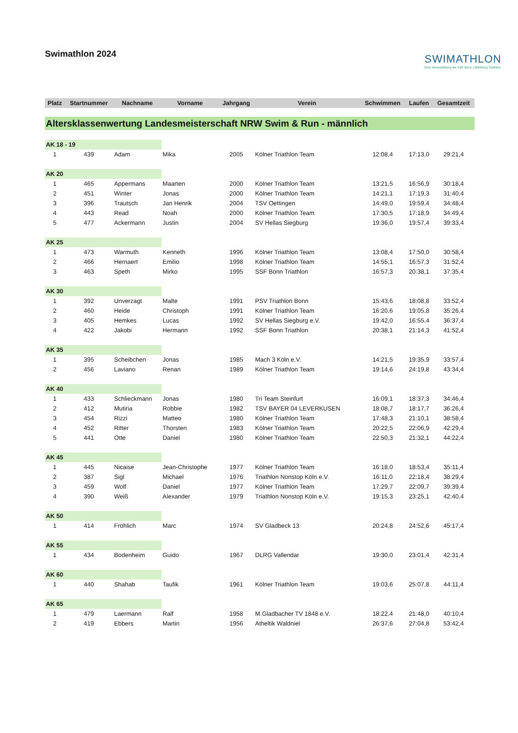Swimathlon 2024
SWIMATHLON
Eine Veranstaltung der SSF Bonn | Abteilung Triathlon
| Platz | Startnummer | Nachname | Vorname | Jahrgang | Verein | Schwimmen | Laufen | Gesamtzeit |
| --- | --- | --- | --- | --- | --- | --- | --- | --- |
| Altersklassenwertung Landesmeisterschaft NRW Swim & Run - männlich | | | | | | | | |
| AK 18 - 19 | | | | | | | | |
| 1 | 439 | Adam | Mika | 2005 | Kölner Triathlon Team | 12:08,4 | 17:13,0 | 29:21,4 |
| AK 20 | | | | | | | | |
| 1 | 465 | Appermans | Maarten | 2000 | Kölner Triathlon Team | 13:21,5 | 16:56,9 | 30:18,4 |
| 2 | 451 | Winter | Jonas | 2000 | Kölner Triathlon Team | 14:21,1 | 17:19,3 | 31:40,4 |
| 3 | 396 | Trautsch | Jan Henrik | 2004 | TSV Oettingen | 14:49,0 | 19:59,4 | 34:48,4 |
| 4 | 443 | Read | Noah | 2000 | Kölner Triathlon Team | 17:30,5 | 17:18,9 | 34:49,4 |
| 5 | 477 | Ackermann | Justin | 2004 | SV Hellas Siegburg | 19:36,0 | 19:57,4 | 39:33,4 |
| AK 25 | | | | | | | | |
| 1 | 473 | Warmuth | Kenneth | 1996 | Kölner Triathlon Team | 13:08,4 | 17:50,0 | 30:58,4 |
| 2 | 466 | Hernaert | Emilio | 1998 | Kölner Triathlon Team | 14:55,1 | 16:57,3 | 31:52,4 |
| 3 | 463 | Speth | Mirko | 1995 | SSF Bonn Triathlon | 16:57,3 | 20:38,1 | 37:35,4 |
| AK 30 | | | | | | | | |
| 1 | 392 | Unverzagt | Malte | 1991 | PSV Triathlon Bonn | 15:43,6 | 18:08,8 | 33:52,4 |
| 2 | 460 | Heide | Christoph | 1991 | Kölner Triathlon Team | 16:20,6 | 19:05,8 | 35:26,4 |
| 3 | 405 | Hemkes | Lucas | 1992 | SV Hellas Siegburg e.V. | 19:42,0 | 16:55,4 | 36:37,4 |
| 4 | 422 | Jakobi | Hermann | 1992 | SSF Bonn Triathlon | 20:38,1 | 21:14,3 | 41:52,4 |
| AK 35 | | | | | | | | |
| 1 | 395 | Scheibchen | Jonas | 1985 | Mach 3 Köln e.V. | 14:21,5 | 19:35,9 | 33:57,4 |
| 2 | 456 | Laviano | Renan | 1989 | Kölner Triathlon Team | 19:14,6 | 24:19,8 | 43:34,4 |
| AK 40 | | | | | | | | |
| 1 | 433 | Schlieckmann | Jonas | 1980 | Tri Team Steinfurt | 16:09,1 | 18:37,3 | 34:46,4 |
| 2 | 412 | Mutiria | Robbie | 1982 | TSV BAYER 04 LEVERKUSEN | 18:08,7 | 18:17,7 | 36:26,4 |
| 3 | 454 | Rizzi | Matteo | 1980 | Kölner Triathlon Team | 17:48,3 | 21:10,1 | 38:58,4 |
| 4 | 452 | Ritter | Thorsten | 1983 | Kölner Triathlon Team | 20:22,5 | 22:06,9 | 42:29,4 |
| 5 | 441 | Otte | Daniel | 1980 | Kölner Triathlon Team | 22:50,3 | 21:32,1 | 44:22,4 |
| AK 45 | | | | | | | | |
| 1 | 445 | Nicaise | Jean-Christophe | 1977 | Kölner Triathlon Team | 16:18,0 | 18:53,4 | 35:11,4 |
| 2 | 387 | Sigl | Michael | 1976 | Triathlon Nonstop Köln e.V. | 16:11,0 | 22:18,4 | 38:29,4 |
| 3 | 459 | Wolf | Daniel | 1977 | Kölner Triathlon Team | 17:29,7 | 22:09,7 | 39:39,4 |
| 4 | 390 | Weiß | Alexander | 1979 | Triathlon Nonstop Köln e.V. | 19:15,3 | 23:25,1 | 42:40,4 |
| AK 50 | | | | | | | | |
| 1 | 414 | Fröhlich | Marc | 1974 | SV Gladbeck 13 | 20:24,8 | 24:52,6 | 45:17,4 |
| AK 55 | | | | | | | | |
| 1 | 434 | Bodenheim | Guido | 1967 | DLRG Vallendar | 19:30,0 | 23:01,4 | 42:31,4 |
| AK 60 | | | | | | | | |
| 1 | 440 | Shahab | Taufik | 1961 | Kölner Triathlon Team | 19:03,6 | 25:07,8 | 44:11,4 |
| AK 65 | | | | | | | | |
| 1 | 479 | Laermann | Ralf | 1958 | M.Gladbacher TV 1848 e.V. | 18:22,4 | 21:48,0 | 40:10,4 |
| 2 | 419 | Ebbers | Martin | 1956 | Atheltik Waldniel | 26:37,6 | 27:04,8 | 53:42,4 |